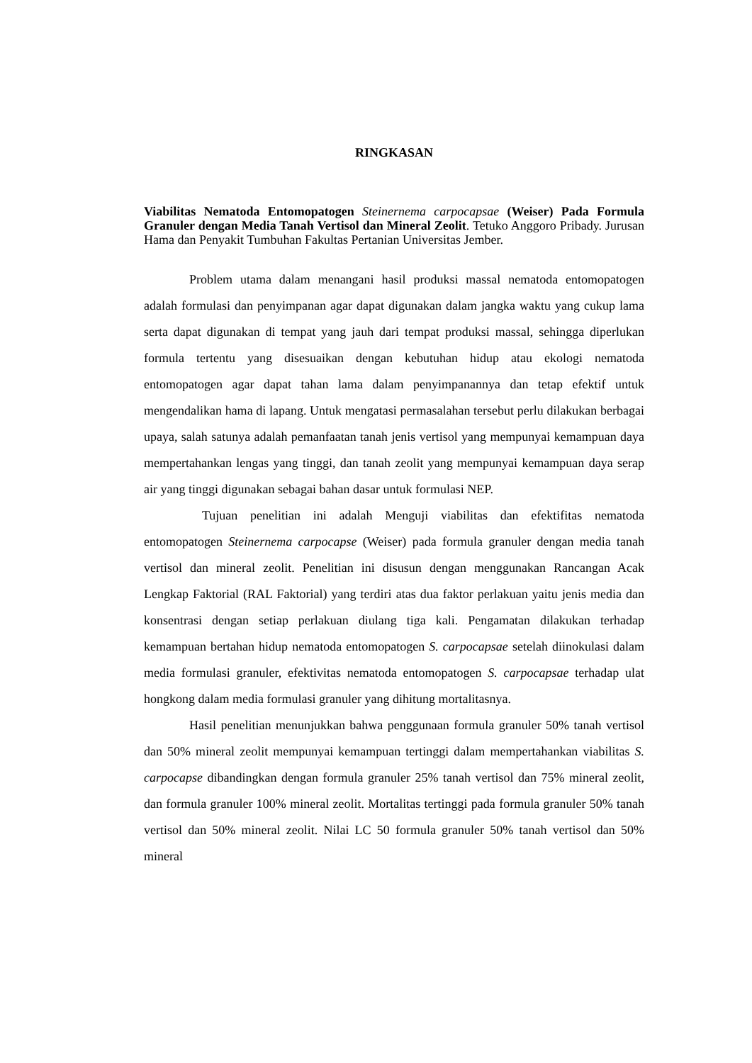RINGKASAN
Viabilitas Nematoda Entomopatogen Steinernema carpocapsae (Weiser) Pada Formula Granuler dengan Media Tanah Vertisol dan Mineral Zeolit. Tetuko Anggoro Pribady. Jurusan Hama dan Penyakit Tumbuhan Fakultas Pertanian Universitas Jember.
Problem utama dalam menangani hasil produksi massal nematoda entomopatogen adalah formulasi dan penyimpanan agar dapat digunakan dalam jangka waktu yang cukup lama serta dapat digunakan di tempat yang jauh dari tempat produksi massal, sehingga diperlukan formula tertentu yang disesuaikan dengan kebutuhan hidup atau ekologi nematoda entomopatogen agar dapat tahan lama dalam penyimpanannya dan tetap efektif untuk mengendalikan hama di lapang. Untuk mengatasi permasalahan tersebut perlu dilakukan berbagai upaya, salah satunya adalah pemanfaatan tanah jenis vertisol yang mempunyai kemampuan daya mempertahankan lengas yang tinggi, dan tanah zeolit yang mempunyai kemampuan daya serap air yang tinggi digunakan sebagai bahan dasar untuk formulasi NEP.
Tujuan penelitian ini adalah Menguji viabilitas dan efektifitas nematoda entomopatogen Steinernema carpocapse (Weiser) pada formula granuler dengan media tanah vertisol dan mineral zeolit. Penelitian ini disusun dengan menggunakan Rancangan Acak Lengkap Faktorial (RAL Faktorial) yang terdiri atas dua faktor perlakuan yaitu jenis media dan konsentrasi dengan setiap perlakuan diulang tiga kali. Pengamatan dilakukan terhadap kemampuan bertahan hidup nematoda entomopatogen S. carpocapsae setelah diinokulasi dalam media formulasi granuler, efektivitas nematoda entomopatogen S. carpocapsae terhadap ulat hongkong dalam media formulasi granuler yang dihitung mortalitasnya.
Hasil penelitian menunjukkan bahwa penggunaan formula granuler 50% tanah vertisol dan 50% mineral zeolit mempunyai kemampuan tertinggi dalam mempertahankan viabilitas S. carpocapse dibandingkan dengan formula granuler 25% tanah vertisol dan 75% mineral zeolit, dan formula granuler 100% mineral zeolit. Mortalitas tertinggi pada formula granuler 50% tanah vertisol dan 50% mineral zeolit. Nilai LC 50 formula granuler 50% tanah vertisol dan 50% mineral